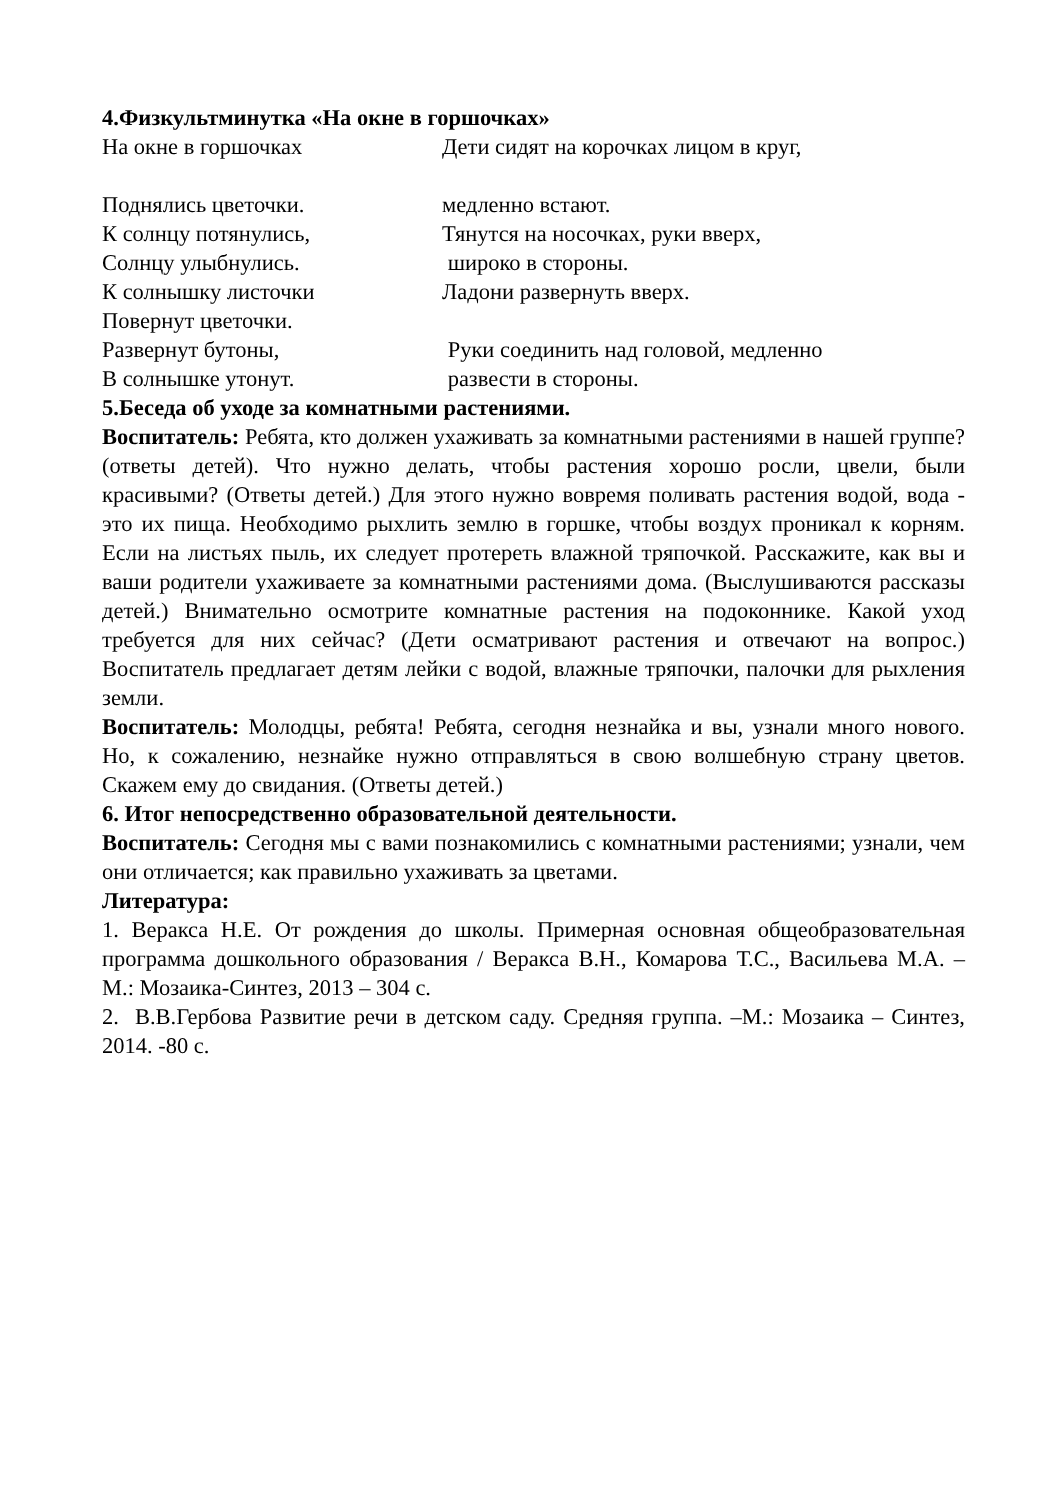4.Физкультминутка «На окне в горшочках»
На окне в горшочках Дети сидят на корочках лицом в круг,
Поднялись цветочки. медленно встают.
К солнцу потянулись, Тянутся на носочках, руки вверх,
Солнцу улыбнулись. широко в стороны.
К солнышку листочки Ладони развернуть вверх.
Повернут цветочки.
Развернут бутоны, Руки соединить над головой, медленно
В солнышке утонут. развести в стороны.
5.Беседа об уходе за комнатными растениями.
Воспитатель: Ребята, кто должен ухаживать за комнатными растениями в нашей группе? (ответы детей). Что нужно делать, чтобы растения хорошо росли, цвели, были красивыми? (Ответы детей.) Для этого нужно вовремя поливать растения водой, вода - это их пища. Необходимо рыхлить землю в горшке, чтобы воздух проникал к корням. Если на листьях пыль, их следует протереть влажной тряпочкой. Расскажите, как вы и ваши родители ухаживаете за комнатными растениями дома. (Выслушиваются рассказы детей.) Внимательно осмотрите комнатные растения на подоконнике. Какой уход требуется для них сейчас? (Дети осматривают растения и отвечают на вопрос.) Воспитатель предлагает детям лейки с водой, влажные тряпочки, палочки для рыхления земли.
Воспитатель: Молодцы, ребята! Ребята, сегодня незнайка и вы, узнали много нового. Но, к сожалению, незнайке нужно отправляться в свою волшебную страну цветов. Скажем ему до свидания. (Ответы детей.)
6. Итог непосредственно образовательной деятельности.
Воспитатель: Сегодня мы с вами познакомились с комнатными растениями; узнали, чем они отличается; как правильно ухаживать за цветами.
Литература:
1. Веракса Н.Е. От рождения до школы. Примерная основная общеобразовательная программа дошкольного образования / Веракса В.Н., Комарова Т.С., Васильева М.А. – М.: Мозаика-Синтез, 2013 – 304 с.
2. В.В.Гербова Развитие речи в детском саду. Средняя группа. –М.: Мозаика – Синтез, 2014. -80 с.